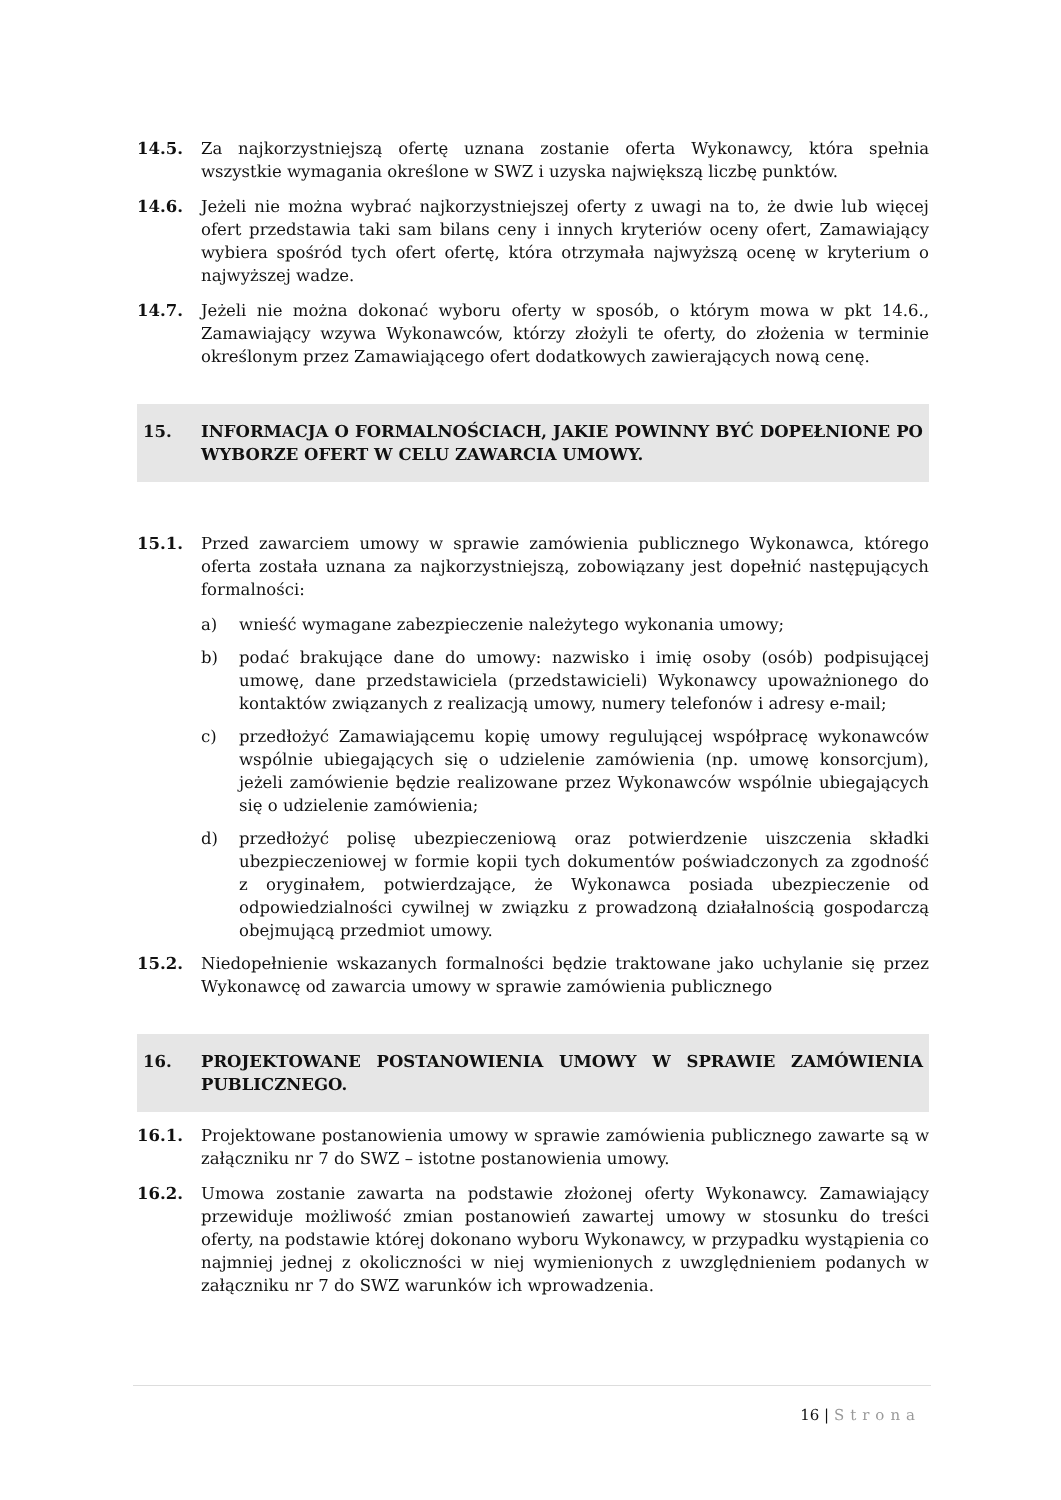14.5. Za najkorzystniejszą ofertę uznana zostanie oferta Wykonawcy, która spełnia wszystkie wymagania określone w SWZ i uzyska największą liczbę punktów.
14.6. Jeżeli nie można wybrać najkorzystniejszej oferty z uwagi na to, że dwie lub więcej ofert przedstawia taki sam bilans ceny i innych kryteriów oceny ofert, Zamawiający wybiera spośród tych ofert ofertę, która otrzymała najwyższą ocenę w kryterium o najwyższej wadze.
14.7. Jeżeli nie można dokonać wyboru oferty w sposób, o którym mowa w pkt 14.6., Zamawiający wzywa Wykonawców, którzy złożyli te oferty, do złożenia w terminie określonym przez Zamawiającego ofert dodatkowych zawierających nową cenę.
15. INFORMACJA O FORMALNOŚCIACH, JAKIE POWINNY BYĆ DOPEŁNIONE PO WYBORZE OFERT W CELU ZAWARCIA UMOWY.
15.1. Przed zawarciem umowy w sprawie zamówienia publicznego Wykonawca, którego oferta została uznana za najkorzystniejszą, zobowiązany jest dopełnić następujących formalności:
a) wnieść wymagane zabezpieczenie należytego wykonania umowy;
b) podać brakujące dane do umowy: nazwisko i imię osoby (osób) podpisującej umowę, dane przedstawiciela (przedstawicieli) Wykonawcy upoważnionego do kontaktów związanych z realizacją umowy, numery telefonów i adresy e-mail;
c) przedłożyć Zamawiającemu kopię umowy regulującej współpracę wykonawców wspólnie ubiegających się o udzielenie zamówienia (np. umowę konsorcjum), jeżeli zamówienie będzie realizowane przez Wykonawców wspólnie ubiegających się o udzielenie zamówienia;
d) przedłożyć polisę ubezpieczeniową oraz potwierdzenie uiszczenia składki ubezpieczeniowej w formie kopii tych dokumentów poświadczonych za zgodność z oryginałem, potwierdzające, że Wykonawca posiada ubezpieczenie od odpowiedzialności cywilnej w związku z prowadzoną działalnością gospodarczą obejmującą przedmiot umowy.
15.2. Niedopełnienie wskazanych formalności będzie traktowane jako uchylanie się przez Wykonawcę od zawarcia umowy w sprawie zamówienia publicznego
16. PROJEKTOWANE POSTANOWIENIA UMOWY W SPRAWIE ZAMÓWIENIA PUBLICZNEGO.
16.1. Projektowane postanowienia umowy w sprawie zamówienia publicznego zawarte są w załączniku nr 7 do SWZ – istotne postanowienia umowy.
16.2. Umowa zostanie zawarta na podstawie złożonej oferty Wykonawcy. Zamawiający przewiduje możliwość zmian postanowień zawartej umowy w stosunku do treści oferty, na podstawie której dokonano wyboru Wykonawcy, w przypadku wystąpienia co najmniej jednej z okoliczności w niej wymienionych z uwzględnieniem podanych w załączniku nr 7 do SWZ warunków ich wprowadzenia.
16 | Strona